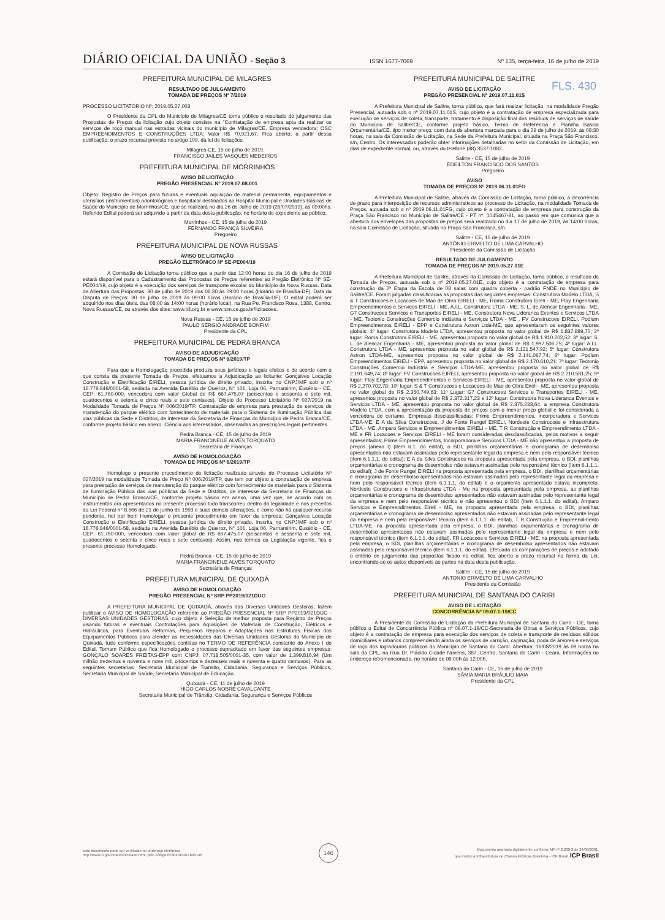DIÁRIO OFICIAL DA UNIÃO - Seção 3
ISSN 1677-7069 Nº 135, terça-feira, 16 de julho de 2019
FLS. 430
PREFEITURA MUNICIPAL DE MILAGRES
RESULTADO DE JULGAMENTO
TOMADA DE PREÇOS Nº 7/2019
PROCESSO LICITATÓRIO Nº: 2019.05.27.003
O Presidente da CPL do Município de Milagres/CE torna público o resultado do julgamento das Propostas de Preços da licitação cujo objeto consiste na "Contratação de empresa apta da realizar os serviços de roço manual nas estradas vicinais do município de Milagres/CE. Empresa vencedora: OSC EMPREENDIMENTOS E CONSTRUÇÕES LTDA; Valor R$ 70.921,67. Fica aberto, a partir dessa publicação, o prazo recursal previsto no artigo 109, da lei de licitações.
Milagres-CE, 15 de julho de 2019.
FRANCISCO JAILES VASQUES MEDEIROS
PREFEITURA MUNICIPAL DE MORRINHOS
AVISO DE LICITAÇÃO
PREGÃO PRESENCIAL Nº 2019.07.08.001
Objeto: Registro de Preços para futuras e eventuais aquisição de material permanente, equipamentos e utensílios (instrumentais) odontológicos e hospitalar destinados ao Hospital Municipal e Unidades Básicas de Saúde do Município de Morrinhos/CE, que se realizará no dia 26 de Julho de 2019 (26/07/2019), às 09:00hs. Referido Edital poderá ser adquirido a partir da data desta publicação, no horário de expediente ao público.
Morrinhos - CE, 15 de julho de 2019
FERNANDO FRANÇA SILVEIRA
Pregoeiro
PREFEITURA MUNICIPAL DE NOVA RUSSAS
AVISO DE LICITAÇÃO
PREGÃO ELETRÔNICO Nº SE-PE004/19
A Comissão de Licitação torna público que a partir das 12:00 horas do dia 16 de julho de 2019 estará disponível para o Cadastramento das Propostas de Preços referentes ao Pregão Eletrônico Nº SE-PE004/19, cujo objeto é a execução dos serviços de transporte escolar do Município de Nova Russas. Data de Abertura das Propostas: 30 de julho de 2019 das 08:30 às 09:00 horas (Horário de Brasília-DF). Data da Disputa de Preços: 30 de julho de 2019 às 09:00 horas (Horário de Brasília-DF). O edital poderá ser adquirido nos dias úteis, das 08:00 às 14:00 horas (horário local), na Rua Pe. Francisco Rosa, 1388, Centro, Nova Russas/CE, ou através dos sites: www.bll.org.br e www.tcm.ce.gov.br/licitacoes.
Nova Russas - CE, 15 de julho de 2019
PAULO SÉRGIO ANDRADE BONFIM
Presidente da CPL
PREFEITURA MUNICIPAL DE PEDRA BRANCA
AVISO DE ADJUDICAÇÃO
TOMADA DE PREÇOS Nº 6/2019/TP
Para que a Homologação procedida produza seus jurídicos e legais efeitos e de acordo com o que consta da presente Tomada de Preços, efetuamos a Adjudicação ao licitante: Gonçalves Locação Construção e Eletrificação EIRELI, pessoa jurídica de direito privado, inscrita no CNPJ/MF sob o nº 16.776.846/0001-58, sediada na Avenida Eusébio de Queiroz, N° 101, Loja 06, Parnamirim, Eusébio - CE, CEP: 61.760-000, vencedora com valor Global de R$ 667.475,07 (seiscentos e sessenta e sete mil, quatrocentos e setenta e cinco reais e sete centavos). Objeto do Processo Licitatório Nº 027/2019 na Modalidade Tomada de Preços Nº 006/2019/TP. Contratação de empresa para prestação de serviços de manutenção do parque elétrico com fornecimento de materiais para o Sistema de Iluminação Pública das vias públicas da Sede e Distritos, de interesse da Secretaria de Finanças do Município de Pedra Branca/CE, conforme projeto básico em anexo. Ciência aos interessados, observadas as prescrições legais pertinentes.
Pedra Branca - CE, 15 de julho de 2019
MARIA FRANCINEILE ALVES TORQUATO
Secretária de Finanças
AVISO DE HOMOLOGAÇÃO
TOMADA DE PREÇOS Nº 6/2019/TP
Homologo o presente procedimento de licitação realizado através do Processo Licitatório Nº 027/2019 na modalidade Tomada de Preço Nº 006/2019/TP, que tem por objeto a contratação de empresa para prestação de serviços de manutenção do parque elétrico com fornecimento de materiais para o Sistema de Iluminação Pública das vias públicas da Sede e Distritos, de interesse da Secretaria de Finanças do Município de Pedra Branca/CE, conforme projeto básico em anexo, uma vez que, de acordo com os instrumentos ora apresentados no presente processo tudo transcorreu dentro da legalidade e nos preceitos da Lei Federal n° 8.666 de 21 de junho de 1993 e suas demais alterações, e como não há qualquer recurso pendente, hei por bem Homologar o presente procedimento em favor da empresa: Gonçalves Locação Construção e Eletrificação EIRELI, pessoa jurídica de direito privado, inscrita no CNPJ/MF sob o nº 16.776.846/0001-58, sediada na Avenida Eusébio de Queiroz, N° 101, Loja 06, Parnamirim, Eusébio - CE, CEP: 61.760-000, vencedora com valor global de R$ 667.475,07 (seiscentos e sessenta e sete mil, quatrocentos e setenta e cinco reais e sete centavos). Assim, nos termos da Legislação vigente, fica o presente processo Homologado.
Pedra Branca - CE, 15 de julho de 2019
MARIA FRANCINEILE ALVES TORQUATO
Secretária de Finanças
PREFEITURA MUNICIPAL DE QUIXADÁ
AVISO DE HOMOLOGAÇÃO
PREGÃO PRESENCIAL Nº SRP PP2019/021DUG
A PREFEITURA MUNICIPAL DE QUIXADÁ, através das Diversas Unidades Gestoras, fazem publicar o AVISO DE HOMOLOGAÇÃO referente ao PREGÃO PRESENCIAL Nº SRP PP2019/021DUG - DIVERSAS UNIDADES GESTORAS, cujo objeto é Seleção de melhor proposta para Registro de Preços visando futuras e eventuais Contratações para Aquisições de Materiais de Construção, Elétricos e Hidráulicos, para Eventuais Reformas, Pequenos Reparos e Adaptações nas Estruturas Físicas dos Equipamentos Públicos para atender as necessidades das Diversas Unidades Gestoras do Município de Quixadá, tudo conforme especificações contidas no TERMO DE REFERÊNCIA constante do Anexo I do Edital. Tornam Público que fica Homologado o processo supracitado em favor das seguintes empresas: GONÇALO SOARES FREITAS-EPP com CNPJ: 07.718.505/0001-35, com valor de 1.399.816,94 (Um milhão trezentos e noventa e nove mil, oitocentos e dezesseis reais e noventa e quatro centavos). Para as seguintes secretarias: Secretaria Municipal de Transito, Cidadania, Segurança e Serviços Públicos, Secretaria Municipal de Saúde, Secretaria Municipal de Educação.
Quixadá - CE, 11 de julho de 2019
HIGO CARLOS NOBRE CAVALCANTE
Secretaria Municipal de Trânsito, Cidadania, Segurança e Serviços Públicos
PREFEITURA MUNICIPAL DE SALITRE
AVISO DE LICITAÇÃO
PREGÃO PRESENCIAL Nº 2019.07.11.01S
A Prefeitura Municipal de Salitre, torna público, que fará realizar licitação, na modalidade Pregão Presencial, autuada sob o nº 2019.07.11.01S, cujo objeto é a contratação de empresa especializada para execução de serviços de coleta, transporte, tratamento e disposição final dos resíduos de serviços de saúde do Município de Salitre/CE, conforme projeto básico, Termo de Referência e Planilha Básica Orçamentária/CE, tipo menor preço, com data de abertura marcada para o dia 29 de julho de 2019, às 08:30 horas, na sala da Comissão de Licitação, na Sede da Prefeitura Municipal, situada na Praça São Francisco, s/n, Centro. Os interessados poderão obter informações detalhadas no setor da Comissão de Licitação, em dias de expediente normal, ou, através do telefone (88) 3537-1082.
Salitre - CE, 15 de julho de 2019
EDEILTON FRANCISCO DOS SANTOS
Pregoeiro
AVISO
TOMADA DE PREÇOS Nº 2019.06.11.01FG
A Prefeitura Municipal de Salitre, através da Comissão de Licitação, torna público, a decorrência de prazo para interposição de recursos administrativos ao processo de Licitação, na modalidade Tomada de Preços, autuada sob o nº 2019.06.11.01FG, cujo objeto é a contratação de empresa para construção da Praça São Francisco no Município de Salitre/CE - PT nº. 1045467-81, ao passo em que comunica que a abertura dos envelopes das propostas de preços será realizado no dia 17 de julho de 2019, às 14:00 horas, na sala Comissão de Licitação, situada na Praça São Francisco, s/n.
Salitre - CE, 15 de julho de 2019
ANTÔNIO ERIVELTO DE LIMA CARVALHO
Presidente da Comissão de Licitação
RESULTADO DE JULGAMENTO
TOMADA DE PREÇOS Nº 2019.05.27.01E
A Prefeitura Municipal de Salitre, através da Comissão de Licitação, torna público, o resultado da Tomada de Preços, autuada sob o nº 2019.05.27.01E, cujo objeto é a contratação de empresa para construção da 2ª Etapa da Escola de 08 salas com quadra coberta - padrão FNDE no Município de Salitre/CE. Foram julgadas classificadas as propostas das seguintes empresas: Construtora Modelo LTDA, S & T Construcoes e Locacoes de Mao de Obra EIRELI - ME, Roma Construtora Eireli - ME, Flay Engenharia Empreendimentos e Servicos EIRELI - ME, A.I.L. Construtora LTDA - ME, S. L. de Alencar Engenharia - ME, G7 Construcoes Servicos e Transportes EIRELI - ME, Construtora Nova Lideranca Eventos e Servicos LTDA - ME, Teotonio Construções Comercio Indústria e Serviços LTDA - ME , FV Construcoes EIRELI, Podium Empreendimentos EIRELI - EPP e Construtora Astron Ltda-ME, que apresentaram os seguintes valores globais: 1º lugar: Construtora Modelo LTDA, apresentou proposta no valor global de R$ 1.837.889,75; 2º lugar: Roma Construtora EIRELI - ME, apresentou proposta no valor global de R$ 1.910.202,52; 3º lugar: S. L. de Alencar Engenharia - ME, apresentou proposta no valor global de R$ 1.997.506,25; 4º lugar: A.I.L. Construtora LTDA - ME, apresentou proposta no valor global de R$ 2.121.547,92; 5º lugar: Construtora Astron LTDA-ME, apresentou proposta no valor global de R$ 2.141.067,74; 6º lugar: Podium Empreendimentos EIRELI - EPP, apresentou proposta no valor global de R$ 2.170.610,21; 7º lugar: Teotonio Construções Comercio Indústria e Serviços LTDA-ME, apresentou proposta no valor global de R$ 2.191.649,74; 8º lugar: FV Construcoes EIRELI, apresentou proposta no valor global de R$ 2.210.581,25; 9º lugar: Flay Engenharia Empreendimentos e Servicos EIRELI - ME, apresentou proposta no valor global de R$ 2.270.702,78; 10º lugar: S & T Construcoes e Locacoes de Mao de Obra Eireli - ME, apresentou proposta no valor global de R$ 2.350.749,63; 11º Lugar: G7 Construcoes Servicos e Transportes EIRELI - ME, apresentou proposta no valor global de R$ 2.372.317,23 e 12º lugar: Construtora Nova Lideranca Eventos e Servicos LTDA - ME, apresentou proposta no valor global de R$ 2.375.233,64. a empresa Construtora Modelo LTDA, com a apresentação da proposta de preços com o menor preço global e foi considerada a vencedora do certame. Empresas desclassificadas: Prime Empreendimentos, Incorporadora e Servicos LTDA-ME, E A da Silva Construcoes, J de Fonte Rangel EIRELI, Nordeste Construcoes e Infraestrutura LTDA - ME, Amparo Servicos e Empreendimentos EIRELI - ME, T R Construção e Empreendimento LTDA - ME e FR Locacoes e Servicos EIRELI - ME foram consideradas desclassificadas, pelos motivos a seguir apresentados: Prime Empreendimentos, Incorporadora e Servicos LTDA - ME não apresentou a proposta de preços (anexo I) (item 6.1. do edital), o BDI, planilhas orçamentárias e cronograma de desembolso apresentados não estavam assinadas pelo representante legal da empresa e nem pelo responsável técnico (item 6.1.1.1. do edital); E A da Silva Construcoes na proposta apresentada pela empresa, o BDI, planilhas orçamentárias e cronograma de desembolso não estavam assinadas pelo responsável técnico (item 6.1.1.1. do edital); J de Fonte Rangel EIRELI na proposta apresentada pela empresa, o BDI, planilhas orçamentárias e cronograma de desembolso apresentados não estavam assinadas pelo representante legal da empresa e nem pelo responsável técnico (item 6.1.1.1. do edital) e o orçamento apresentado estava incompleto; Nordeste Construcoes e Infraestrutura LTDA - Me na proposta apresentada pela empresa, as planilhas orçamentárias e cronograma de desembolso apresentados não estavam assinadas pelo representante legal da empresa e nem pelo responsável técnico e não apresentou o BDI (item 6.1.1.1. do edital), Amparo Servicos e Empreendimentos Eireli - ME, na proposta apresentada pela empresa, o BDI, planilhas orçamentárias e cronograma de desembolso apresentados não estavam assinadas pelo representante legal da empresa e nem pelo responsável técnico (item 6.1.1.1. do edital), T R Construção e Empreendimento LTDA-ME, na proposta apresentada pela empresa, o BDI, planilhas orçamentárias e cronograma de desembolso apresentados não estavam assinadas pelo representante legal da empresa e nem pelo responsável técnico (item 6.1.1.1. do edital), FR Locacoes e Servicos EIRELI - ME, na proposta apresentada pela empresa, o BDI, planilhas orçamentárias e cronograma de desembolso apresentados não estavam assinadas pelo responsável técnico (item 6.1.1.1. do edital). Efetuada as comparações de preços e adotado o critério de julgamento das propostas fixado no edital, fica aberto o prazo recursal na forma da Lei, encontrando-se os autos disponíveis às partes na data desta publicação.
Salitre - CE, 15 de julho de 2019
ANTONIO ERIVELTO DE LIMA CARVALHO
Presidente da Comissão
PREFEITURA MUNICIPAL DE SANTANA DO CARIRI
AVISO DE LICITAÇÃO
CONCORRÊNCIA Nº 09.07.1-19/CC
A Presidente da Comissão de Licitação da Prefeitura Municipal de Santana do Cariri - CE, torna público o Edital de Concorrência Pública nº 09.07.1-19/CC-Secretaria de Obras e Serviços Públicos, cujo objeto é a contratação de empresa para execução dos serviços de coleta e transporte de resíduos sólidos domiciliares e urbanos compreendendo ainda os serviços de varrição, capinação, poda de árvores e serviços de roço dos logradouros públicos do Município de Santana do Cariri. Abertura: 16/08/2019 às 09 horas na sala da CPL, na Rua Dr. Plácido Cidade Nuvens, 387, Centro, Santana do Cariri - Ceará. Informações no endereço retromencionado, no horário de 08:00h às 12:00h.
Santana do Cariri - CE, 15 de julho de 2019
SÂMIA MARIA BRÁULIO MAIA
Presidente da CPL
Este documento pode ser verificado no endereço eletrônico
http://www.in.gov.br/autenticidade.html, pelo código 05302019071600146
146
Documento assinado digitalmente conforme MP nº 2.200-2 de 24/08/2001,
que institui a Infraestrutura de Chaves Públicas Brasileira - ICP-Brasil. ICP Brasil